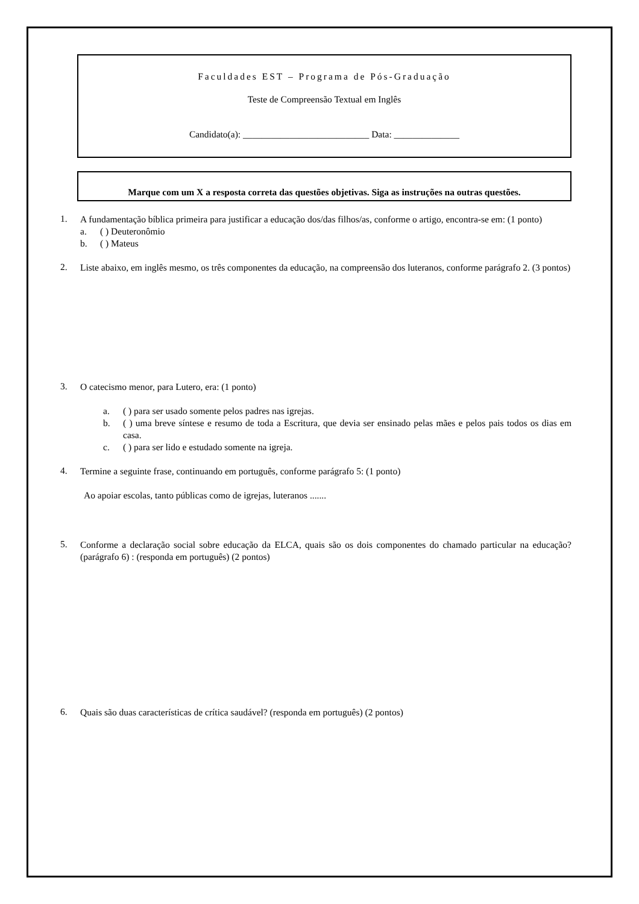Faculdades EST – Programa de Pós-Graduação
Teste de Compreensão Textual em Inglês
Candidato(a): ___________________________ Data: ______________
Marque com um X a resposta correta das questões objetivas. Siga as instruções na outras questões.
1.
A fundamentação bíblica primeira para justificar a educação dos/das filhos/as, conforme o artigo, encontra-se em: (1 ponto)
a. ( ) Deuteronômio
b. ( ) Mateus
2.
Liste abaixo, em inglês mesmo, os três componentes da educação, na compreensão dos luteranos, conforme parágrafo 2. (3 pontos)
3.
O catecismo menor, para Lutero, era: (1 ponto)
a. ( ) para ser usado somente pelos padres nas igrejas.
b. ( ) uma breve síntese e resumo de toda a Escritura, que devia ser ensinado pelas mães e pelos pais todos os dias em casa.
c. ( ) para ser lido e estudado somente na igreja.
4.
Termine a seguinte frase, continuando em português, conforme parágrafo 5: (1 ponto)
Ao apoiar escolas, tanto públicas como de igrejas, luteranos .......
5.
Conforme a declaração social sobre educação da ELCA, quais são os dois componentes do chamado particular na educação? (parágrafo 6) : (responda em português) (2 pontos)
6.
Quais são duas características de crítica saudável? (responda em português) (2 pontos)